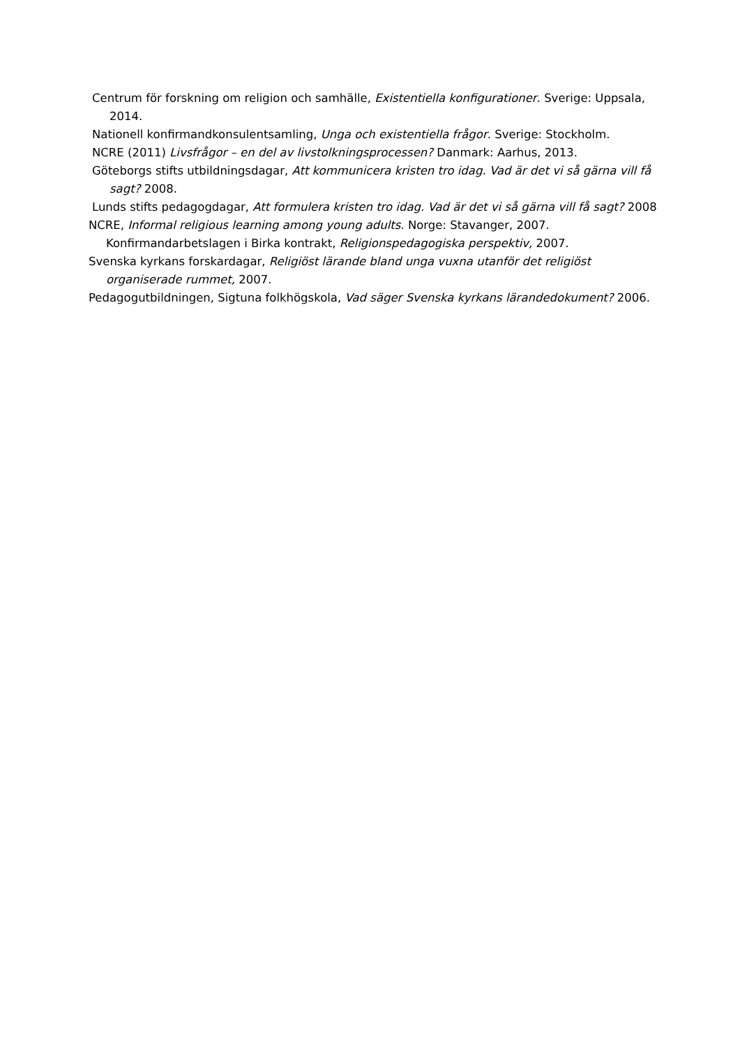Centrum för forskning om religion och samhälle, Existentiella konfigurationer. Sverige: Uppsala, 2014.
Nationell konfirmandkonsulentsamling, Unga och existentiella frågor. Sverige: Stockholm.
NCRE (2011) Livsfrågor – en del av livstolkningsprocessen? Danmark: Aarhus, 2013.
Göteborgs stifts utbildningsdagar, Att kommunicera kristen tro idag. Vad är det vi så gärna vill få sagt? 2008.
Lunds stifts pedagogdagar, Att formulera kristen tro idag. Vad är det vi så gärna vill få sagt? 2008
NCRE, Informal religious learning among young adults. Norge: Stavanger, 2007.
Konfirmandarbetslagen i Birka kontrakt, Religionspedagogiska perspektiv, 2007.
Svenska kyrkans forskardagar, Religiöst lärande bland unga vuxna utanför det religiöst organiserade rummet, 2007.
Pedagogutbildningen, Sigtuna folkhögskola, Vad säger Svenska kyrkans lärandedokument? 2006.